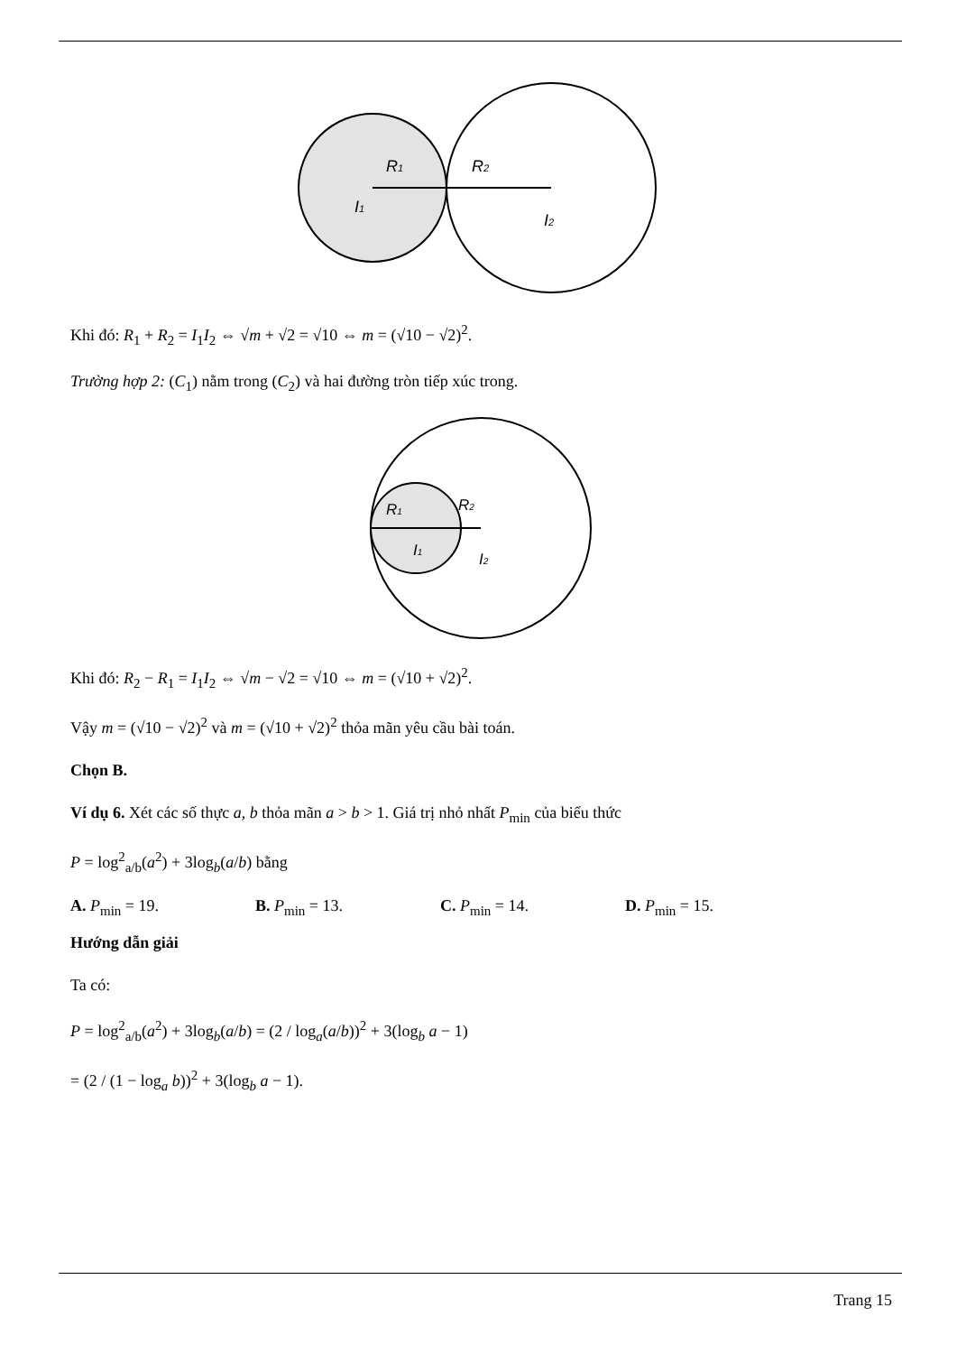R1
R2
I1
I2
Khi đó: R<sub>1</sub> + R<sub>2</sub> = I<sub>1</sub>I<sub>2</sub> ⇔ √m + √2 = √10 ⇔ m = (√10 − √2)<sup>2</sup>.
Trường hợp 2: (C<sub>1</sub>) nằm trong (C<sub>2</sub>) và hai đường tròn tiếp xúc trong.
R1
R2
I1
I2
Khi đó: R<sub>2</sub> − R<sub>1</sub> = I<sub>1</sub>I<sub>2</sub> ⇔ √m − √2 = √10 ⇔ m = (√10 + √2)<sup>2</sup>.
Vậy m = (√10 − √2)<sup>2</sup> và m = (√10 + √2)<sup>2</sup> thỏa mãn yêu cầu bài toán.
Chọn B.
Ví dụ 6. Xét các số thực a, b thỏa mãn a > b > 1. Giá trị nhỏ nhất P<sub>min</sub> của biểu thức
P = log<sup>2</sup><sub>a/b</sub>(a<sup>2</sup>) + 3log<sub>b</sub>(a/b) bằng
A. P<sub>min</sub> = 19. B. P<sub>min</sub> = 13. C. P<sub>min</sub> = 14. D. P<sub>min</sub> = 15.
Hướng dẫn giải
Ta có:
P = log<sup>2</sup><sub>a/b</sub>(a<sup>2</sup>) + 3log<sub>b</sub>(a/b) = (2 / log<sub>a</sub>(a/b))<sup>2</sup> + 3(log<sub>b</sub> a − 1)
= (2 / (1 − log<sub>a</sub> b))<sup>2</sup> + 3(log<sub>b</sub> a − 1).
Trang 15